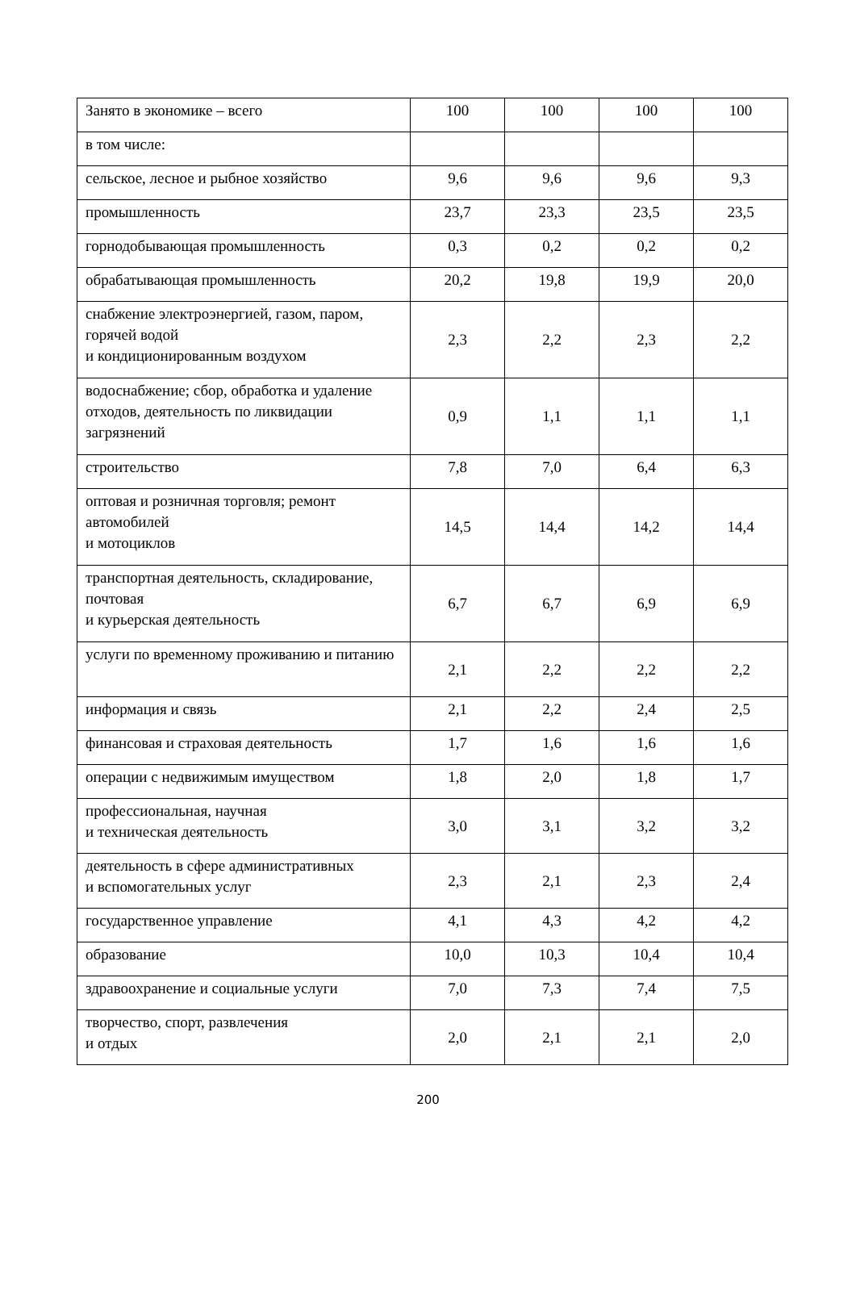| Занято в экономике – всего | 100 | 100 | 100 | 100 |
| в том числе: | | | | |
| сельское, лесное и рыбное хозяйство | 9,6 | 9,6 | 9,6 | 9,3 |
| промышленность | 23,7 | 23,3 | 23,5 | 23,5 |
| горнодобывающая промышленность | 0,3 | 0,2 | 0,2 | 0,2 |
| обрабатывающая промышленность | 20,2 | 19,8 | 19,9 | 20,0 |
| снабжение электроэнергией, газом, паром, горячей водой и кондиционированным воздухом | 2,3 | 2,2 | 2,3 | 2,2 |
| водоснабжение; сбор, обработка и удаление отходов, деятельность по ликвидации загрязнений | 0,9 | 1,1 | 1,1 | 1,1 |
| строительство | 7,8 | 7,0 | 6,4 | 6,3 |
| оптовая и розничная торговля; ремонт автомобилей и мотоциклов | 14,5 | 14,4 | 14,2 | 14,4 |
| транспортная деятельность, складирование, почтовая и курьерская деятельность | 6,7 | 6,7 | 6,9 | 6,9 |
| услуги по временному проживанию и питанию | 2,1 | 2,2 | 2,2 | 2,2 |
| информация и связь | 2,1 | 2,2 | 2,4 | 2,5 |
| финансовая и страховая деятельность | 1,7 | 1,6 | 1,6 | 1,6 |
| операции с недвижимым имуществом | 1,8 | 2,0 | 1,8 | 1,7 |
| профессиональная, научная и техническая деятельность | 3,0 | 3,1 | 3,2 | 3,2 |
| деятельность в сфере административных и вспомогательных услуг | 2,3 | 2,1 | 2,3 | 2,4 |
| государственное управление | 4,1 | 4,3 | 4,2 | 4,2 |
| образование | 10,0 | 10,3 | 10,4 | 10,4 |
| здравоохранение и социальные услуги | 7,0 | 7,3 | 7,4 | 7,5 |
| творчество, спорт, развлечения и отдых | 2,0 | 2,1 | 2,1 | 2,0 |
200